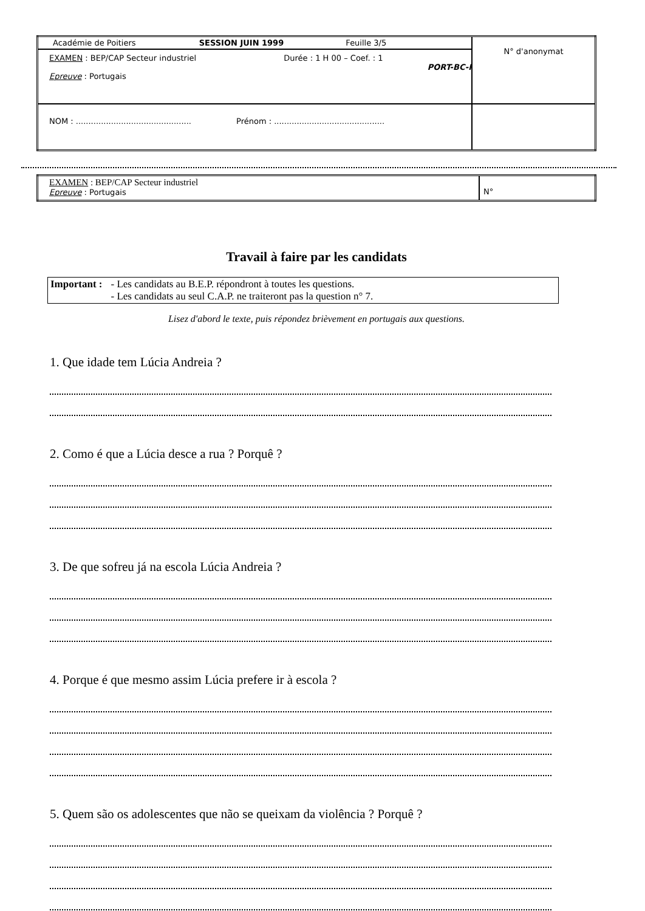| Académie de Poitiers SESSION JUIN 1999 Feuille 3/5 | N° d'anonymat |
| EXAMEN : BEP/CAP Secteur industriel Durée : 1 H 00 – Coef. : 1 PORT-BC-I Epreuve : Portugais | |
| NOM : .............................................. Prénom : ............................................ | |
| EXAMEN : BEP/CAP Secteur industriel Epreuve : Portugais | N° |
Travail à faire par les candidats
Important : - Les candidats au B.E.P. répondront à toutes les questions.
- Les candidats au seul C.A.P. ne traiteront pas la question n° 7.
Lisez d'abord le texte, puis répondez brièvement en portugais aux questions.
1. Que idade tem Lúcia Andreia ?
2. Como é que a Lúcia desce a rua ? Porquê ?
3. De que sofreu já na escola Lúcia Andreia ?
4. Porque é que mesmo assim Lúcia prefere ir à escola ?
5. Quem são os adolescentes que não se queixam da violência ? Porquê ?